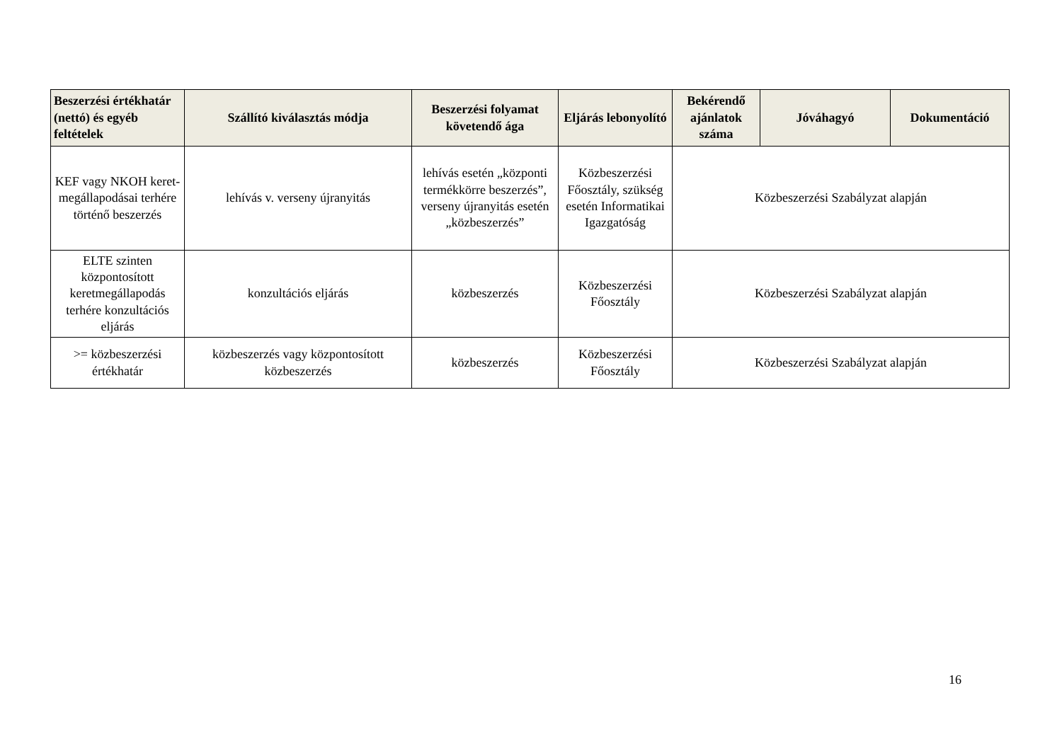| Beszerzési értékhatár (nettó) és egyéb feltételek | Szállító kiválasztás módja | Beszerzési folyamat követendő ága | Eljárás lebonyolító | Bekérendő ajánlatok száma | Jóváhagyó | Dokumentáció |
| --- | --- | --- | --- | --- | --- | --- |
| KEF vagy NKOH keret-megállapodásai terhére történő beszerzés | lehívás v. verseny újranyitás | lehívás esetén „központi termékkörre beszerzés”, verseny újranyitás esetén „közbeszerzés” | Közbeszerzési Főosztály, szükség esetén Informatikai Igazgatóság | Közbeszerzési Szabályzat alapján | | |
| ELTE szinten központosított keretmegállapodás terhére konzultációs eljárás | konzultációs eljárás | közbeszerzés | Közbeszerzési Főosztály | Közbeszerzési Szabályzat alapján | | |
| >= közbeszerzési értékhatár | közbeszerzés vagy központosított közbeszerzés | közbeszerzés | Közbeszerzési Főosztály | Közbeszerzési Szabályzat alapján | | |
16